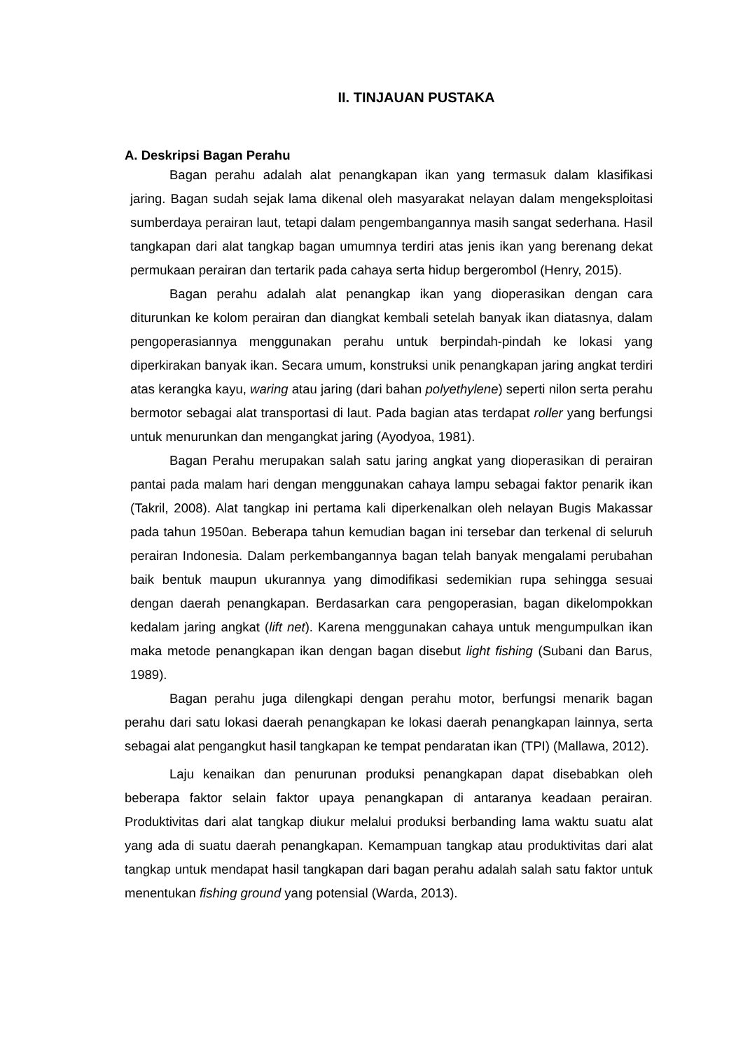II. TINJAUAN PUSTAKA
A. Deskripsi Bagan Perahu
Bagan perahu adalah alat penangkapan ikan yang termasuk dalam klasifikasi jaring. Bagan sudah sejak lama dikenal oleh masyarakat nelayan dalam mengeksploitasi sumberdaya perairan laut, tetapi dalam pengembangannya masih sangat sederhana. Hasil tangkapan dari alat tangkap bagan umumnya terdiri atas jenis ikan yang berenang dekat permukaan perairan dan tertarik pada cahaya serta hidup bergerombol (Henry, 2015).
Bagan perahu adalah alat penangkap ikan yang dioperasikan dengan cara diturunkan ke kolom perairan dan diangkat kembali setelah banyak ikan diatasnya, dalam pengoperasiannya menggunakan perahu untuk berpindah-pindah ke lokasi yang diperkirakan banyak ikan. Secara umum, konstruksi unik penangkapan jaring angkat terdiri atas kerangka kayu, waring atau jaring (dari bahan polyethylene) seperti nilon serta perahu bermotor sebagai alat transportasi di laut. Pada bagian atas terdapat roller yang berfungsi untuk menurunkan dan mengangkat jaring (Ayodyoa, 1981).
Bagan Perahu merupakan salah satu jaring angkat yang dioperasikan di perairan pantai pada malam hari dengan menggunakan cahaya lampu sebagai faktor penarik ikan (Takril, 2008). Alat tangkap ini pertama kali diperkenalkan oleh nelayan Bugis Makassar pada tahun 1950an. Beberapa tahun kemudian bagan ini tersebar dan terkenal di seluruh perairan Indonesia. Dalam perkembangannya bagan telah banyak mengalami perubahan baik bentuk maupun ukurannya yang dimodifikasi sedemikian rupa sehingga sesuai dengan daerah penangkapan. Berdasarkan cara pengoperasian, bagan dikelompokkan kedalam jaring angkat (lift net). Karena menggunakan cahaya untuk mengumpulkan ikan maka metode penangkapan ikan dengan bagan disebut light fishing (Subani dan Barus, 1989).
Bagan perahu juga dilengkapi dengan perahu motor, berfungsi menarik bagan perahu dari satu lokasi daerah penangkapan ke lokasi daerah penangkapan lainnya, serta sebagai alat pengangkut hasil tangkapan ke tempat pendaratan ikan (TPI) (Mallawa, 2012).
Laju kenaikan dan penurunan produksi penangkapan dapat disebabkan oleh beberapa faktor selain faktor upaya penangkapan di antaranya keadaan perairan. Produktivitas dari alat tangkap diukur melalui produksi berbanding lama waktu suatu alat yang ada di suatu daerah penangkapan. Kemampuan tangkap atau produktivitas dari alat tangkap untuk mendapat hasil tangkapan dari bagan perahu adalah salah satu faktor untuk menentukan fishing ground yang potensial (Warda, 2013).